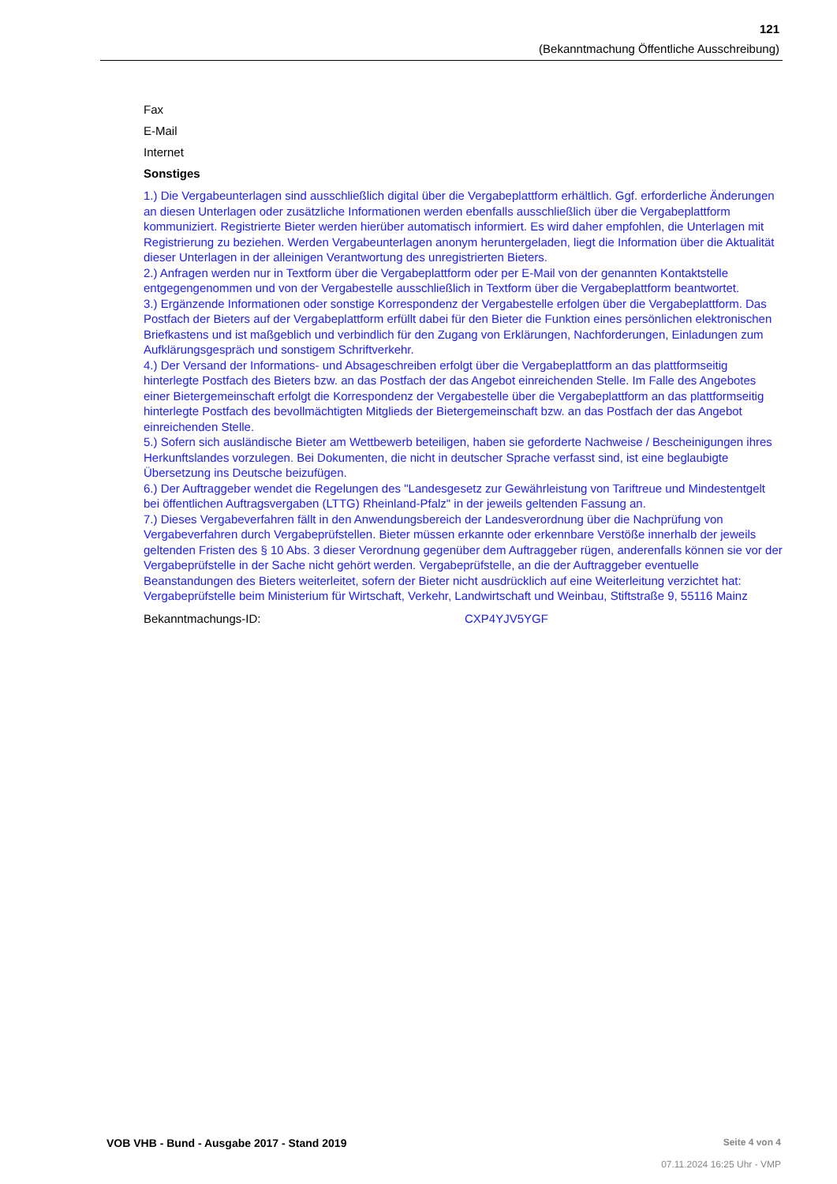121
(Bekanntmachung Öffentliche Ausschreibung)
Fax
E-Mail
Internet
Sonstiges
1.) Die Vergabeunterlagen sind ausschließlich digital über die Vergabeplattform erhältlich. Ggf. erforderliche Änderungen an diesen Unterlagen oder zusätzliche Informationen werden ebenfalls ausschließlich über die Vergabeplattform kommuniziert. Registrierte Bieter werden hierüber automatisch informiert. Es wird daher empfohlen, die Unterlagen mit Registrierung zu beziehen. Werden Vergabeunterlagen anonym heruntergeladen, liegt die Information über die Aktualität dieser Unterlagen in der alleinigen Verantwortung des unregistrierten Bieters.
2.) Anfragen werden nur in Textform über die Vergabeplattform oder per E-Mail von der genannten Kontaktstelle entgegengenommen und von der Vergabestelle ausschließlich in Textform über die Vergabeplattform beantwortet.
3.) Ergänzende Informationen oder sonstige Korrespondenz der Vergabestelle erfolgen über die Vergabeplattform. Das Postfach der Bieters auf der Vergabeplattform erfüllt dabei für den Bieter die Funktion eines persönlichen elektronischen Briefkastens und ist maßgeblich und verbindlich für den Zugang von Erklärungen, Nachforderungen, Einladungen zum Aufklärungsgespräch und sonstigem Schriftverkehr.
4.) Der Versand der Informations- und Absageschreiben erfolgt über die Vergabeplattform an das plattformseitig hinterlegte Postfach des Bieters bzw. an das Postfach der das Angebot einreichenden Stelle. Im Falle des Angebotes einer Bietergemeinschaft erfolgt die Korrespondenz der Vergabestelle über die Vergabeplattform an das plattformseitig hinterlegte Postfach des bevollmächtigten Mitglieds der Bietergemeinschaft bzw. an das Postfach der das Angebot einreichenden Stelle.
5.) Sofern sich ausländische Bieter am Wettbewerb beteiligen, haben sie geforderte Nachweise / Bescheinigungen ihres Herkunftslandes vorzulegen. Bei Dokumenten, die nicht in deutscher Sprache verfasst sind, ist eine beglaubigte Übersetzung ins Deutsche beizufügen.
6.) Der Auftraggeber wendet die Regelungen des "Landesgesetz zur Gewährleistung von Tariftreue und Mindestentgelt bei öffentlichen Auftragsvergaben (LTTG) Rheinland-Pfalz" in der jeweils geltenden Fassung an.
7.) Dieses Vergabeverfahren fällt in den Anwendungsbereich der Landesverordnung über die Nachprüfung von Vergabeverfahren durch Vergabeprüfstellen. Bieter müssen erkannte oder erkennbare Verstöße innerhalb der jeweils geltenden Fristen des § 10 Abs. 3 dieser Verordnung gegenüber dem Auftraggeber rügen, anderenfalls können sie vor der Vergabeprüfstelle in der Sache nicht gehört werden. Vergabeprüfstelle, an die der Auftraggeber eventuelle Beanstandungen des Bieters weiterleitet, sofern der Bieter nicht ausdrücklich auf eine Weiterleitung verzichtet hat:
Vergabeprüfstelle beim Ministerium für Wirtschaft, Verkehr, Landwirtschaft und Weinbau, Stiftstraße 9, 55116 Mainz
Bekanntmachungs-ID: CXP4YJV5YGF
VOB VHB - Bund - Ausgabe 2017 - Stand 2019
Seite 4 von 4
07.11.2024 16:25 Uhr - VMP